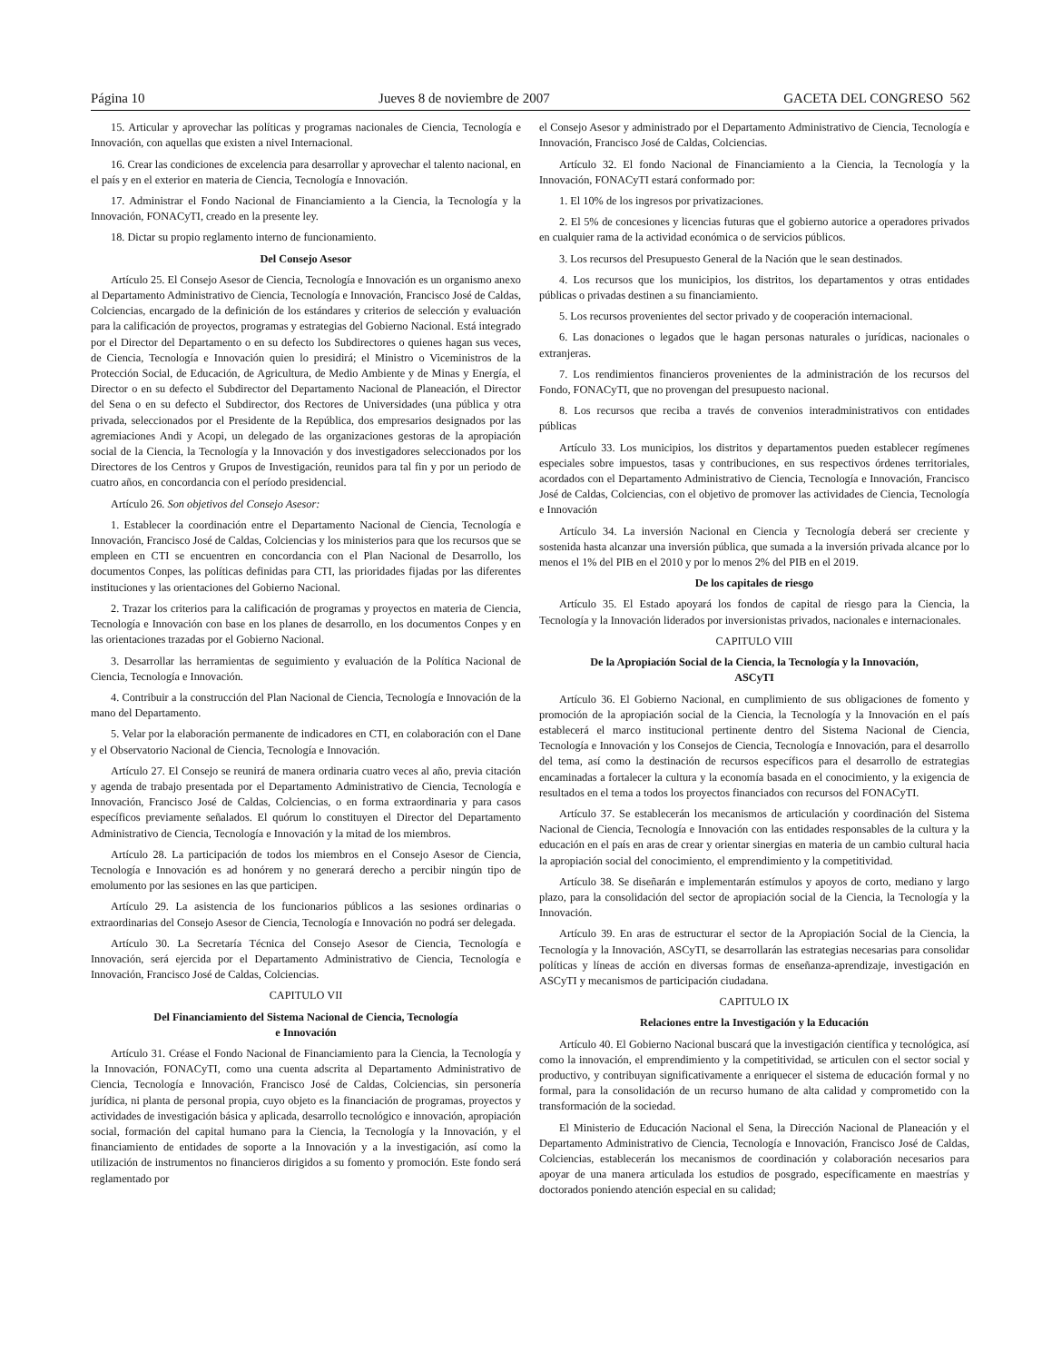Página 10 Jueves 8 de noviembre de 2007 GACETA DEL CONGRESO 562
15. Articular y aprovechar las políticas y programas nacionales de Ciencia, Tecnología e Innovación, con aquellas que existen a nivel Internacional.
16. Crear las condiciones de excelencia para desarrollar y aprovechar el talento nacional, en el país y en el exterior en materia de Ciencia, Tecnología e Innovación.
17. Administrar el Fondo Nacional de Financiamiento a la Ciencia, la Tecnología y la Innovación, FONACyTI, creado en la presente ley.
18. Dictar su propio reglamento interno de funcionamiento.
Del Consejo Asesor
Artículo 25. El Consejo Asesor de Ciencia, Tecnología e Innovación es un organismo anexo al Departamento Administrativo de Ciencia, Tecnología e Innovación, Francisco José de Caldas, Colciencias, encargado de la definición de los estándares y criterios de selección y evaluación para la calificación de proyectos, programas y estrategias del Gobierno Nacional. Está integrado por el Director del Departamento o en su defecto los Subdirectores o quienes hagan sus veces, de Ciencia, Tecnología e Innovación quien lo presidirá; el Ministro o Viceministros de la Protección Social, de Educación, de Agricultura, de Medio Ambiente y de Minas y Energía, el Director o en su defecto el Subdirector del Departamento Nacional de Planeación, el Director del Sena o en su defecto el Subdirector, dos Rectores de Universidades (una pública y otra privada, seleccionados por el Presidente de la República, dos empresarios designados por las agremiaciones Andi y Acopi, un delegado de las organizaciones gestoras de la apropiación social de la Ciencia, la Tecnología y la Innovación y dos investigadores seleccionados por los Directores de los Centros y Grupos de Investigación, reunidos para tal fin y por un periodo de cuatro años, en concordancia con el período presidencial.
Artículo 26. Son objetivos del Consejo Asesor:
1. Establecer la coordinación entre el Departamento Nacional de Ciencia, Tecnología e Innovación, Francisco José de Caldas, Colciencias y los ministerios para que los recursos que se empleen en CTI se encuentren en concordancia con el Plan Nacional de Desarrollo, los documentos Conpes, las políticas definidas para CTI, las prioridades fijadas por las diferentes instituciones y las orientaciones del Gobierno Nacional.
2. Trazar los criterios para la calificación de programas y proyectos en materia de Ciencia, Tecnología e Innovación con base en los planes de desarrollo, en los documentos Conpes y en las orientaciones trazadas por el Gobierno Nacional.
3. Desarrollar las herramientas de seguimiento y evaluación de la Política Nacional de Ciencia, Tecnología e Innovación.
4. Contribuir a la construcción del Plan Nacional de Ciencia, Tecnología e Innovación de la mano del Departamento.
5. Velar por la elaboración permanente de indicadores en CTI, en colaboración con el Dane y el Observatorio Nacional de Ciencia, Tecnología e Innovación.
Artículo 27. El Consejo se reunirá de manera ordinaria cuatro veces al año, previa citación y agenda de trabajo presentada por el Departamento Administrativo de Ciencia, Tecnología e Innovación, Francisco José de Caldas, Colciencias, o en forma extraordinaria y para casos específicos previamente señalados. El quórum lo constituyen el Director del Departamento Administrativo de Ciencia, Tecnología e Innovación y la mitad de los miembros.
Artículo 28. La participación de todos los miembros en el Consejo Asesor de Ciencia, Tecnología e Innovación es ad honórem y no generará derecho a percibir ningún tipo de emolumento por las sesiones en las que participen.
Artículo 29. La asistencia de los funcionarios públicos a las sesiones ordinarias o extraordinarias del Consejo Asesor de Ciencia, Tecnología e Innovación no podrá ser delegada.
Artículo 30. La Secretaría Técnica del Consejo Asesor de Ciencia, Tecnología e Innovación, será ejercida por el Departamento Administrativo de Ciencia, Tecnología e Innovación, Francisco José de Caldas, Colciencias.
CAPITULO VII
Del Financiamiento del Sistema Nacional de Ciencia, Tecnología
e Innovación
Artículo 31. Créase el Fondo Nacional de Financiamiento para la Ciencia, la Tecnología y la Innovación, FONACyTI, como una cuenta adscrita al Departamento Administrativo de Ciencia, Tecnología e Innovación, Francisco José de Caldas, Colciencias, sin personería jurídica, ni planta de personal propia, cuyo objeto es la financiación de programas, proyectos y actividades de investigación básica y aplicada, desarrollo tecnológico e innovación, apropiación social, formación del capital humano para la Ciencia, la Tecnología y la Innovación, y el financiamiento de entidades de soporte a la Innovación y a la investigación, así como la utilización de instrumentos no financieros dirigidos a su fomento y promoción. Este fondo será reglamentado por
el Consejo Asesor y administrado por el Departamento Administrativo de Ciencia, Tecnología e Innovación, Francisco José de Caldas, Colciencias.
Artículo 32. El fondo Nacional de Financiamiento a la Ciencia, la Tecnología y la Innovación, FONACyTI estará conformado por:
1. El 10% de los ingresos por privatizaciones.
2. El 5% de concesiones y licencias futuras que el gobierno autorice a operadores privados en cualquier rama de la actividad económica o de servicios públicos.
3. Los recursos del Presupuesto General de la Nación que le sean destinados.
4. Los recursos que los municipios, los distritos, los departamentos y otras entidades públicas o privadas destinen a su financiamiento.
5. Los recursos provenientes del sector privado y de cooperación internacional.
6. Las donaciones o legados que le hagan personas naturales o jurídicas, nacionales o extranjeras.
7. Los rendimientos financieros provenientes de la administración de los recursos del Fondo, FONACyTI, que no provengan del presupuesto nacional.
8. Los recursos que reciba a través de convenios interadministrativos con entidades públicas
Artículo 33. Los municipios, los distritos y departamentos pueden establecer regímenes especiales sobre impuestos, tasas y contribuciones, en sus respectivos órdenes territoriales, acordados con el Departamento Administrativo de Ciencia, Tecnología e Innovación, Francisco José de Caldas, Colciencias, con el objetivo de promover las actividades de Ciencia, Tecnología e Innovación
Artículo 34. La inversión Nacional en Ciencia y Tecnología deberá ser creciente y sostenida hasta alcanzar una inversión pública, que sumada a la inversión privada alcance por lo menos el 1% del PIB en el 2010 y por lo menos 2% del PIB en el 2019.
De los capitales de riesgo
Artículo 35. El Estado apoyará los fondos de capital de riesgo para la Ciencia, la Tecnología y la Innovación liderados por inversionistas privados, nacionales e internacionales.
CAPITULO VIII
De la Apropiación Social de la Ciencia, la Tecnología y la Innovación,
ASCyTI
Artículo 36. El Gobierno Nacional, en cumplimiento de sus obligaciones de fomento y promoción de la apropiación social de la Ciencia, la Tecnología y la Innovación en el país establecerá el marco institucional pertinente dentro del Sistema Nacional de Ciencia, Tecnología e Innovación y los Consejos de Ciencia, Tecnología e Innovación, para el desarrollo del tema, así como la destinación de recursos específicos para el desarrollo de estrategias encaminadas a fortalecer la cultura y la economía basada en el conocimiento, y la exigencia de resultados en el tema a todos los proyectos financiados con recursos del FONACyTI.
Artículo 37. Se establecerán los mecanismos de articulación y coordinación del Sistema Nacional de Ciencia, Tecnología e Innovación con las entidades responsables de la cultura y la educación en el país en aras de crear y orientar sinergias en materia de un cambio cultural hacia la apropiación social del conocimiento, el emprendimiento y la competitividad.
Artículo 38. Se diseñarán e implementarán estímulos y apoyos de corto, mediano y largo plazo, para la consolidación del sector de apropiación social de la Ciencia, la Tecnología y la Innovación.
Artículo 39. En aras de estructurar el sector de la Apropiación Social de la Ciencia, la Tecnología y la Innovación, ASCyTI, se desarrollarán las estrategias necesarias para consolidar políticas y líneas de acción en diversas formas de enseñanza-aprendizaje, investigación en ASCyTI y mecanismos de participación ciudadana.
CAPITULO IX
Relaciones entre la Investigación y la Educación
Artículo 40. El Gobierno Nacional buscará que la investigación científica y tecnológica, así como la innovación, el emprendimiento y la competitividad, se articulen con el sector social y productivo, y contribuyan significativamente a enriquecer el sistema de educación formal y no formal, para la consolidación de un recurso humano de alta calidad y comprometido con la transformación de la sociedad.
El Ministerio de Educación Nacional el Sena, la Dirección Nacional de Planeación y el Departamento Administrativo de Ciencia, Tecnología e Innovación, Francisco José de Caldas, Colciencias, establecerán los mecanismos de coordinación y colaboración necesarios para apoyar de una manera articulada los estudios de posgrado, específicamente en maestrías y doctorados poniendo atención especial en su calidad;